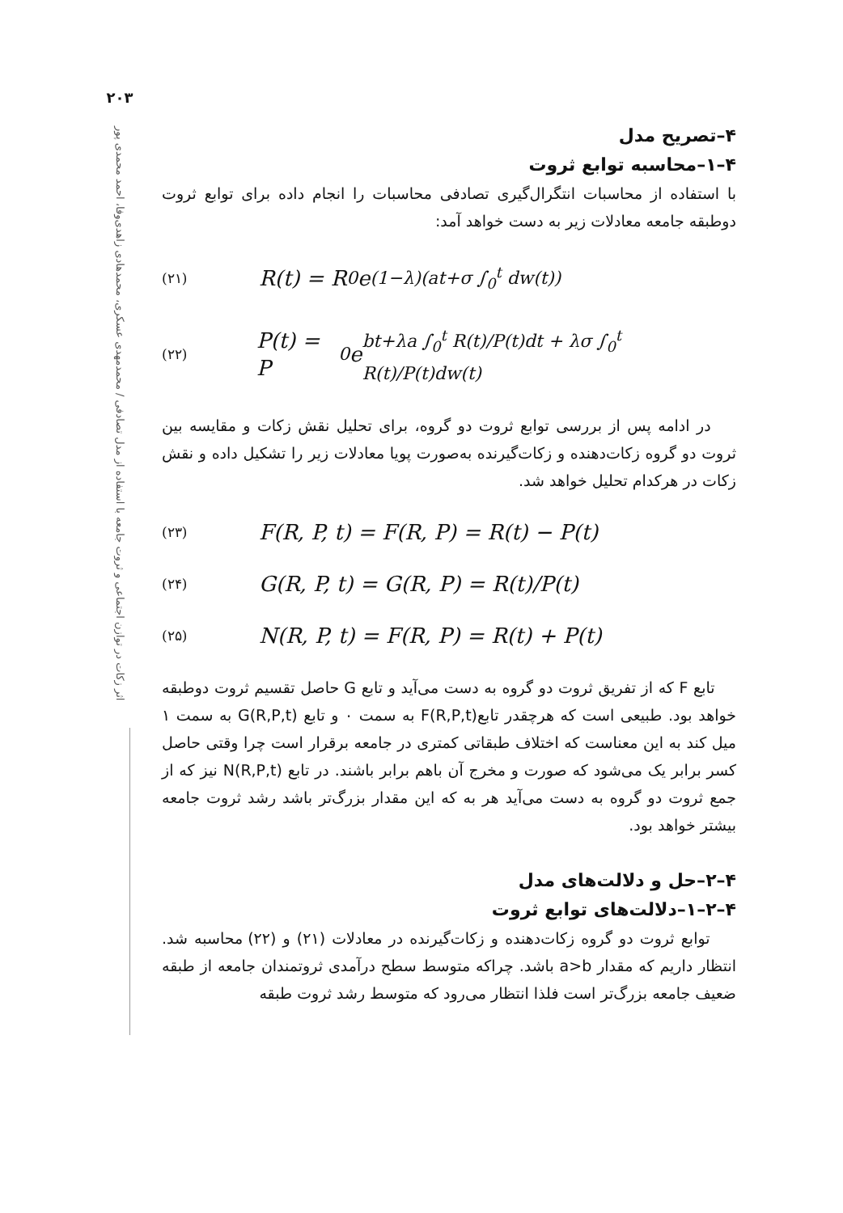۲۰۳
اثر زکات در توازن اجتماعی و ثروت جامعه با استفاده از مدل تصادفی / محمدمهدی عسکری، محمدهادی زاهدی‌وفا، احمد محمدی پور
۴–تصریح مدل
۴–۱–محاسبه توابع ثروت
با استفاده از محاسبات انتگرال‌گیری تصادفی محاسبات را انجام داده برای توابع ثروت دوطبقه جامعه معادلات زیر به دست خواهد آمد:
(۲۱) R(t) = R<sub>0</sub>e<sup>(1−λ)(at+σ ∫<sub>0</sub><sup>t</sup> dw(t))</sup>
(۲۲) P(t) = P<sub>0</sub>e<sup>bt+λa ∫<sub>0</sub><sup>t</sup> R(t)/P(t)dt + λσ ∫<sub>0</sub><sup>t</sup> R(t)/P(t)dw(t)</sup>
در ادامه پس از بررسی توابع ثروت دو گروه، برای تحلیل نقش زکات و مقایسه بین ثروت دو گروه زکات‌دهنده و زکات‌گیرنده به‌صورت پویا معادلات زیر را تشکیل داده و نقش زکات در هرکدام تحلیل خواهد شد.
(۲۳) F(R, P, t) = F(R, P) = R(t) − P(t)
(۲۴) G(R, P, t) = G(R, P) = R(t)/P(t)
(۲۵) N(R, P, t) = F(R, P) = R(t) + P(t)
تابع F که از تفریق ثروت دو گروه به دست می‌آید و تابع G حاصل تقسیم ثروت دوطبقه خواهد بود. طبیعی است که هرچقدر تابع(F(R,P,t به سمت ۰ و تابع (G(R,P,t به سمت ۱ میل کند به این معناست که اختلاف طبقاتی کمتری در جامعه برقرار است چرا وقتی حاصل کسر برابر یک می‌شود که صورت و مخرج آن باهم برابر باشند. در تابع (N(R,P,t نیز که از جمع ثروت دو گروه به دست می‌آید هر به که این مقدار بزرگ‌تر باشد رشد ثروت جامعه بیشتر خواهد بود.
۴–۲–حل و دلالت‌های مدل
۴–۲–۱–دلالت‌های توابع ثروت
توابع ثروت دو گروه زکات‌دهنده و زکات‌گیرنده در معادلات (۲۱) و (۲۲) محاسبه شد. انتظار داریم که مقدار a>b باشد. چراکه متوسط سطح درآمدی ثروتمندان جامعه از طبقه ضعیف جامعه بزرگ‌تر است فلذا انتظار می‌رود که متوسط رشد ثروت طبقه